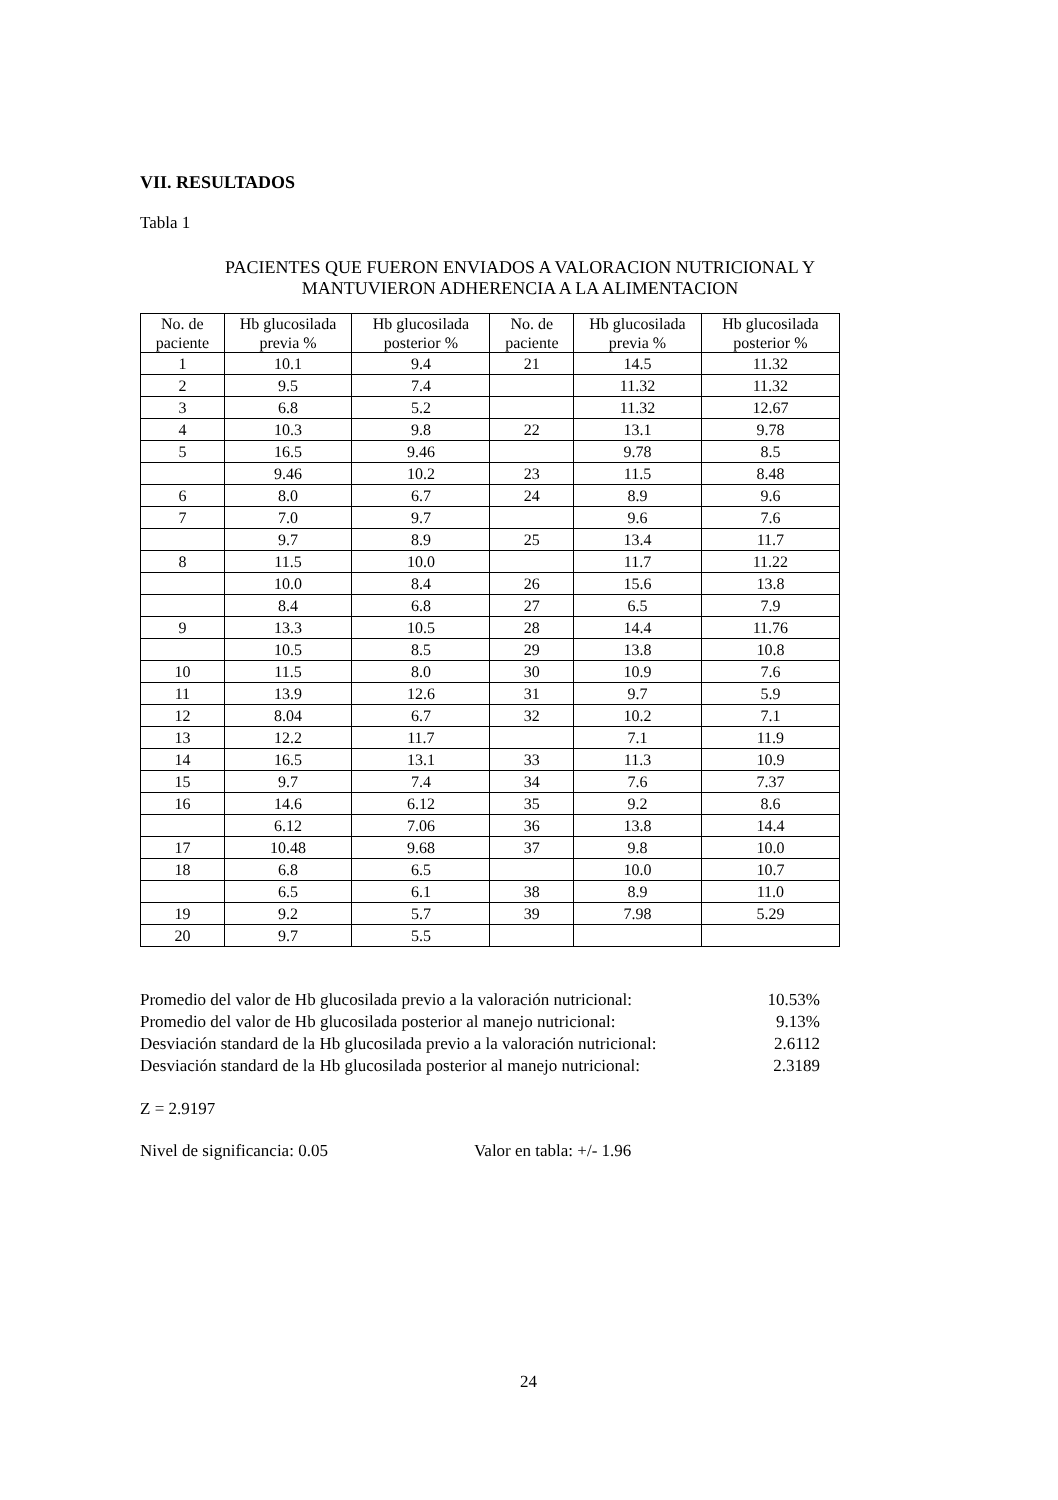VII. RESULTADOS
Tabla 1
PACIENTES QUE FUERON ENVIADOS A VALORACION NUTRICIONAL Y
MANTUVIERON ADHERENCIA A LA ALIMENTACION
| No. de paciente | Hb glucosilada previa % | Hb glucosilada posterior % | No. de paciente | Hb glucosilada previa % | Hb glucosilada posterior % |
| --- | --- | --- | --- | --- | --- |
| 1 | 10.1 | 9.4 | 21 | 14.5 | 11.32 |
| 2 | 9.5 | 7.4 | | 11.32 | 11.32 |
| 3 | 6.8 | 5.2 | | 11.32 | 12.67 |
| 4 | 10.3 | 9.8 | 22 | 13.1 | 9.78 |
| 5 | 16.5 | 9.46 | | 9.78 | 8.5 |
| | 9.46 | 10.2 | 23 | 11.5 | 8.48 |
| 6 | 8.0 | 6.7 | 24 | 8.9 | 9.6 |
| 7 | 7.0 | 9.7 | | 9.6 | 7.6 |
| | 9.7 | 8.9 | 25 | 13.4 | 11.7 |
| 8 | 11.5 | 10.0 | | 11.7 | 11.22 |
| | 10.0 | 8.4 | 26 | 15.6 | 13.8 |
| | 8.4 | 6.8 | 27 | 6.5 | 7.9 |
| 9 | 13.3 | 10.5 | 28 | 14.4 | 11.76 |
| | 10.5 | 8.5 | 29 | 13.8 | 10.8 |
| 10 | 11.5 | 8.0 | 30 | 10.9 | 7.6 |
| 11 | 13.9 | 12.6 | 31 | 9.7 | 5.9 |
| 12 | 8.04 | 6.7 | 32 | 10.2 | 7.1 |
| 13 | 12.2 | 11.7 | | 7.1 | 11.9 |
| 14 | 16.5 | 13.1 | 33 | 11.3 | 10.9 |
| 15 | 9.7 | 7.4 | 34 | 7.6 | 7.37 |
| 16 | 14.6 | 6.12 | 35 | 9.2 | 8.6 |
| | 6.12 | 7.06 | 36 | 13.8 | 14.4 |
| 17 | 10.48 | 9.68 | 37 | 9.8 | 10.0 |
| 18 | 6.8 | 6.5 | | 10.0 | 10.7 |
| | 6.5 | 6.1 | 38 | 8.9 | 11.0 |
| 19 | 9.2 | 5.7 | 39 | 7.98 | 5.29 |
| 20 | 9.7 | 5.5 | | | |
Promedio del valor de Hb glucosilada previo a la valoración nutricional: 10.53% Promedio del valor de Hb glucosilada posterior al manejo nutricional: 9.13% Desviación standard de la Hb glucosilada previo a la valoración nutricional: 2.6112 Desviación standard de la Hb glucosilada posterior al manejo nutricional: 2.3189
Z = 2.9197
Nivel de significancia: 0.05 Valor en tabla: +/- 1.96
24